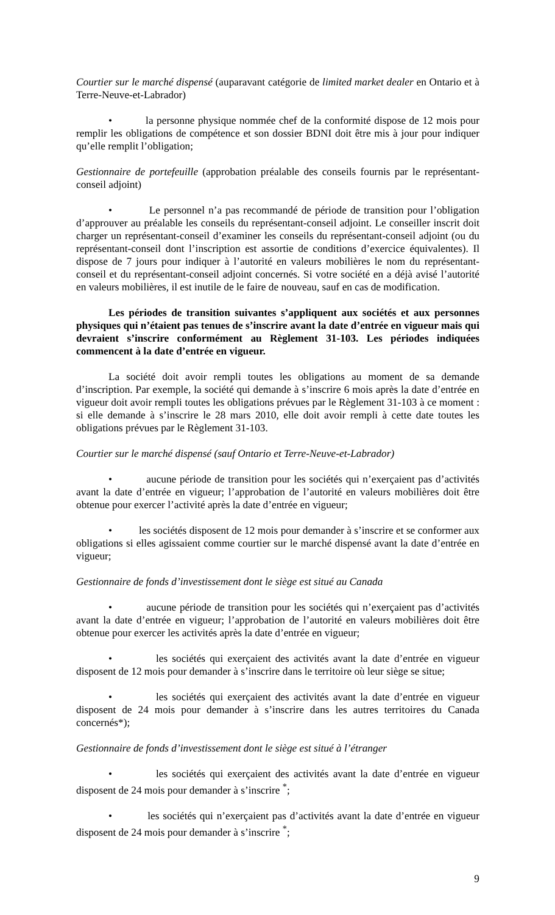Courtier sur le marché dispensé (auparavant catégorie de limited market dealer en Ontario et à Terre-Neuve-et-Labrador)
• la personne physique nommée chef de la conformité dispose de 12 mois pour remplir les obligations de compétence et son dossier BDNI doit être mis à jour pour indiquer qu’elle remplit l’obligation;
Gestionnaire de portefeuille (approbation préalable des conseils fournis par le représentant-conseil adjoint)
• Le personnel n’a pas recommandé de période de transition pour l’obligation d’approuver au préalable les conseils du représentant-conseil adjoint. Le conseiller inscrit doit charger un représentant-conseil d’examiner les conseils du représentant-conseil adjoint (ou du représentant-conseil dont l’inscription est assortie de conditions d’exercice équivalentes). Il dispose de 7 jours pour indiquer à l’autorité en valeurs mobilières le nom du représentant-conseil et du représentant-conseil adjoint concernés. Si votre société en a déjà avisé l’autorité en valeurs mobilières, il est inutile de le faire de nouveau, sauf en cas de modification.
Les périodes de transition suivantes s’appliquent aux sociétés et aux personnes physiques qui n’étaient pas tenues de s’inscrire avant la date d’entrée en vigueur mais qui devraient s’inscrire conformément au Règlement 31-103. Les périodes indiquées commencent à la date d’entrée en vigueur.
La société doit avoir rempli toutes les obligations au moment de sa demande d’inscription. Par exemple, la société qui demande à s’inscrire 6 mois après la date d’entrée en vigueur doit avoir rempli toutes les obligations prévues par le Règlement 31-103 à ce moment : si elle demande à s’inscrire le 28 mars 2010, elle doit avoir rempli à cette date toutes les obligations prévues par le Règlement 31-103.
Courtier sur le marché dispensé (sauf Ontario et Terre-Neuve-et-Labrador)
• aucune période de transition pour les sociétés qui n’exerçaient pas d’activités avant la date d’entrée en vigueur; l’approbation de l’autorité en valeurs mobilières doit être obtenue pour exercer l’activité après la date d’entrée en vigueur;
• les sociétés disposent de 12 mois pour demander à s’inscrire et se conformer aux obligations si elles agissaient comme courtier sur le marché dispensé avant la date d’entrée en vigueur;
Gestionnaire de fonds d’investissement dont le siège est situé au Canada
• aucune période de transition pour les sociétés qui n’exerçaient pas d’activités avant la date d’entrée en vigueur; l’approbation de l’autorité en valeurs mobilières doit être obtenue pour exercer les activités après la date d’entrée en vigueur;
• les sociétés qui exerçaient des activités avant la date d’entrée en vigueur disposent de 12 mois pour demander à s’inscrire dans le territoire où leur siège se situe;
• les sociétés qui exerçaient des activités avant la date d’entrée en vigueur disposent de 24 mois pour demander à s’inscrire dans les autres territoires du Canada concernés*);
Gestionnaire de fonds d’investissement dont le siège est situé à l’étranger
• les sociétés qui exerçaient des activités avant la date d’entrée en vigueur disposent de 24 mois pour demander à s’inscrire <sup>*</sup>;
• les sociétés qui n’exerçaient pas d’activités avant la date d’entrée en vigueur disposent de 24 mois pour demander à s’inscrire <sup>*</sup>;
9